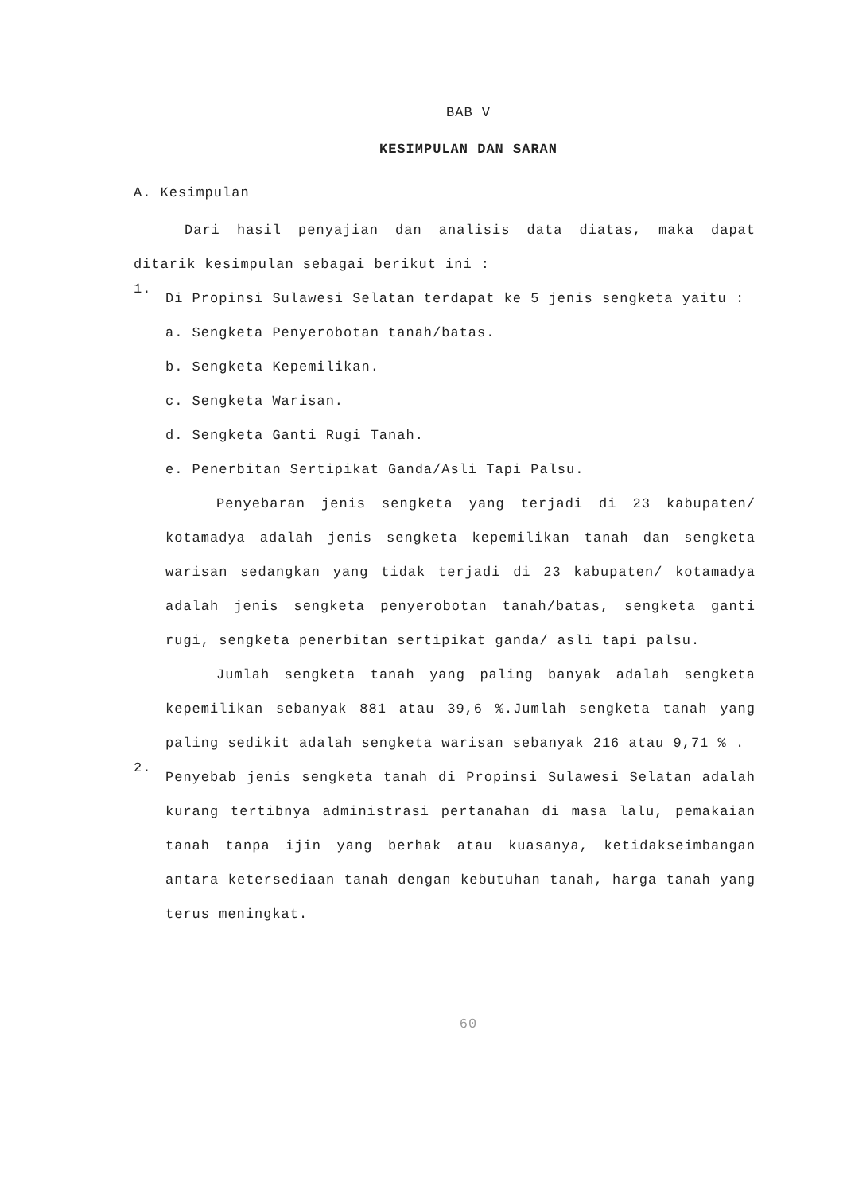BAB V
KESIMPULAN DAN SARAN
A. Kesimpulan
Dari hasil penyajian dan analisis data diatas, maka dapat ditarik kesimpulan sebagai berikut ini :
1.
Di Propinsi Sulawesi Selatan terdapat ke 5 jenis sengketa yaitu :
a. Sengketa Penyerobotan tanah/batas.
b. Sengketa Kepemilikan.
c. Sengketa Warisan.
d. Sengketa Ganti Rugi Tanah.
e. Penerbitan Sertipikat Ganda/Asli Tapi Palsu.
Penyebaran jenis sengketa yang terjadi di 23 kabupaten/ kotamadya adalah jenis sengketa kepemilikan tanah dan sengketa warisan sedangkan yang tidak terjadi di 23 kabupaten/ kotamadya adalah jenis sengketa penyerobotan tanah/batas, sengketa ganti rugi, sengketa penerbitan sertipikat ganda/ asli tapi palsu.
Jumlah sengketa tanah yang paling banyak adalah sengketa kepemilikan sebanyak 881 atau 39,6 %.Jumlah sengketa tanah yang paling sedikit adalah sengketa warisan sebanyak 216 atau 9,71 % .
2.
Penyebab jenis sengketa tanah di Propinsi Sulawesi Selatan adalah kurang tertibnya administrasi pertanahan di masa lalu, pemakaian tanah tanpa ijin yang berhak atau kuasanya, ketidakseimbangan antara ketersediaan tanah dengan kebutuhan tanah, harga tanah yang terus meningkat.
60